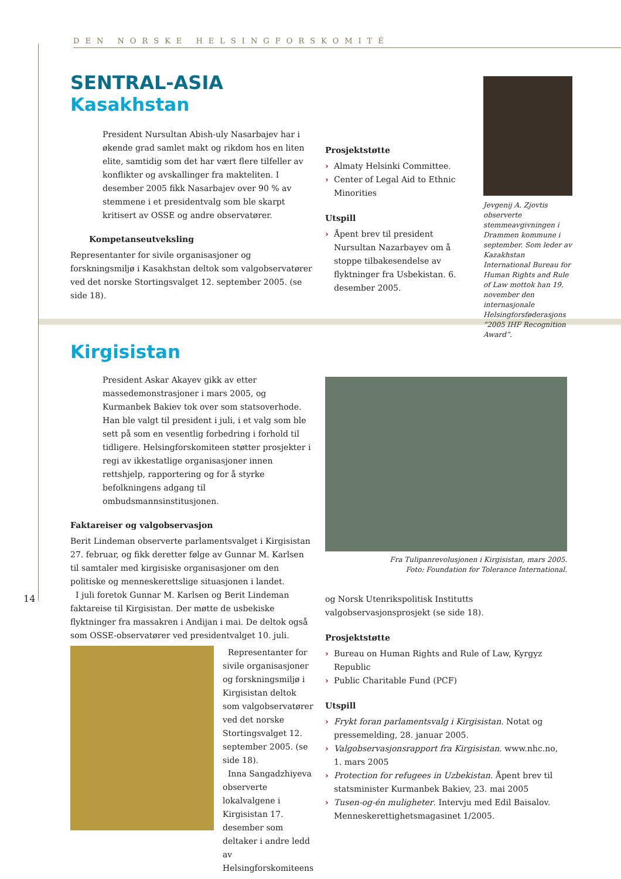DEN NORSKE HELSINGFORSKOMITÉ
SENTRAL-ASIA
Kasakhstan
President Nursultan Abish-uly Nasarbajev har i økende grad samlet makt og rikdom hos en liten elite, samtidig som det har vært flere tilfeller av konflikter og avskallinger fra makteliten. I desember 2005 fikk Nasarbajev over 90 % av stemmene i et presidentvalg som ble skarpt kritisert av OSSE og andre observatører.
Kompetanseutveksling
Representanter for sivile organisasjoner og forskningsmiljø i Kasakhstan deltok som valgobservatører ved det norske Stortingsvalget 12. september 2005. (se side 18).
Prosjektstøtte
› Almaty Helsinki Committee.
› Center of Legal Aid to Ethnic Minorities
Utspill
› Åpent brev til president Nursultan Nazarbayev om å stoppe tilbakesendelse av flyktninger fra Usbekistan. 6. desember 2005.
Jevgenij A. Zjovtis observerte stemmeavgivningen i Drammen kommune i september. Som leder av Kazakhstan International Bureau for Human Rights and Rule of Law mottok han 19. november den internasjonale Helsingforsføderasjons “2005 IHF Recognition Award”.
Kirgisistan
President Askar Akayev gikk av etter massedemonstrasjoner i mars 2005, og Kurmanbek Bakiev tok over som statsoverhode. Han ble valgt til president i juli, i et valg som ble sett på som en vesentlig forbedring i forhold til tidligere. Helsingforskomiteen støtter prosjekter i regi av ikkestatlige organisasjoner innen rettshjelp, rapportering og for å styrke befolkningens adgang til ombudsmannsinstitusjonen.
Faktareiser og valgobservasjon
Berit Lindeman observerte parlamentsvalget i Kirgisistan 27. februar, og fikk deretter følge av Gunnar M. Karlsen til samtaler med kirgisiske organisasjoner om den politiske og menneskerettslige situasjonen i landet.
I juli foretok Gunnar M. Karlsen og Berit Lindeman faktareise til Kirgisistan. Der møtte de usbekiske flyktninger fra massakren i Andijan i mai. De deltok også som OSSE-observatører ved presidentvalget 10. juli.
Representanter for sivile organisasjoner og forskningsmiljø i Kirgisistan deltok som valgobservatører ved det norske Stortingsvalget 12. september 2005. (se side 18).
Inna Sangadzhiyeva observerte lokalvalgene i Kirgisistan 17. desember som deltaker i andre ledd av Helsingforskomiteens
Fra Tulipanrevolusjonen i Kirgisistan, mars 2005.
Foto: Foundation for Tolerance International.
og Norsk Utenrikspolitisk Institutts valgobservasjonsprosjekt (se side 18).
Prosjektstøtte
› Bureau on Human Rights and Rule of Law, Kyrgyz Republic
› Public Charitable Fund (PCF)
Utspill
› Frykt foran parlamentsvalg i Kirgisistan. Notat og pressemelding, 28. januar 2005.
› Valgobservasjonsrapport fra Kirgisistan. www.nhc.no, 1. mars 2005
› Protection for refugees in Uzbekistan. Åpent brev til statsminister Kurmanbek Bakiev, 23. mai 2005
› Tusen-og-én muligheter. Intervju med Edil Baisalov. Menneskerettighetsmagasinet 1/2005.
14